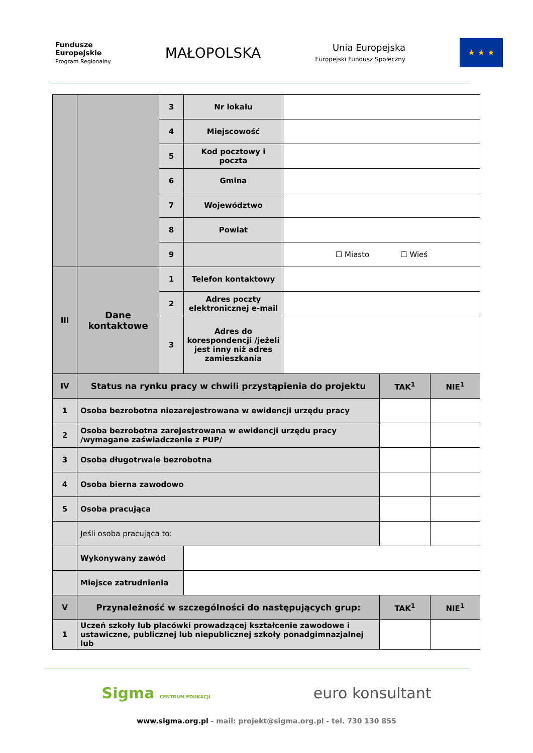Fundusze
Europejskie
Program Regionalny
MAŁOPOLSKA
Unia Europejska
Europejski Fundusz Społeczny
★ ★ ★
| | | 3 | Nr lokalu | | | |
| | | 4 | Miejscowość | | | |
| | | 5 | Kod pocztowy i poczta | | | |
| | | 6 | Gmina | | | |
| | | 7 | Województwo | | | |
| | | 8 | Powiat | | | |
| | | 9 | | ☐ Miasto ☐ Wieś | | |
| III | Dane kontaktowe | 1 | Telefon kontaktowy | | | |
| | | 2 | Adres poczty elektronicznej e-mail | | | |
| | | 3 | Adres do korespondencji /jeżeli jest inny niż adres zamieszkania | | | |
| IV | Status na rynku pracy w chwili przystąpienia do projektu | | | | TAK<sup>1</sup> | NIE<sup>1</sup> |
| 1 | Osoba bezrobotna niezarejestrowana w ewidencji urzędu pracy | | | | | |
| 2 | Osoba bezrobotna zarejestrowana w ewidencji urzędu pracy /wymagane zaświadczenie z PUP/ | | | | | |
| 3 | Osoba długotrwale bezrobotna | | | | | |
| 4 | Osoba bierna zawodowo | | | | | |
| 5 | Osoba pracująca | | | | | |
| | Jeśli osoba pracująca to: | | | | | |
| | Wykonywany zawód | | | | | |
| | Miejsce zatrudnienia | | | | | |
| V | Przynależność w szczególności do następujących grup: | | | | TAK<sup>1</sup> | NIE<sup>1</sup> |
| 1 | Uczeń szkoły lub placówki prowadzącej kształcenie zawodowe i ustawiczne, publicznej lub niepublicznej szkoły ponadgimnazjalnej lub | | | | | |
Sigma CENTRUM EDUKACJI
euro konsultant
www.sigma.org.pl - mail: projekt@sigma.org.pl - tel. 730 130 855